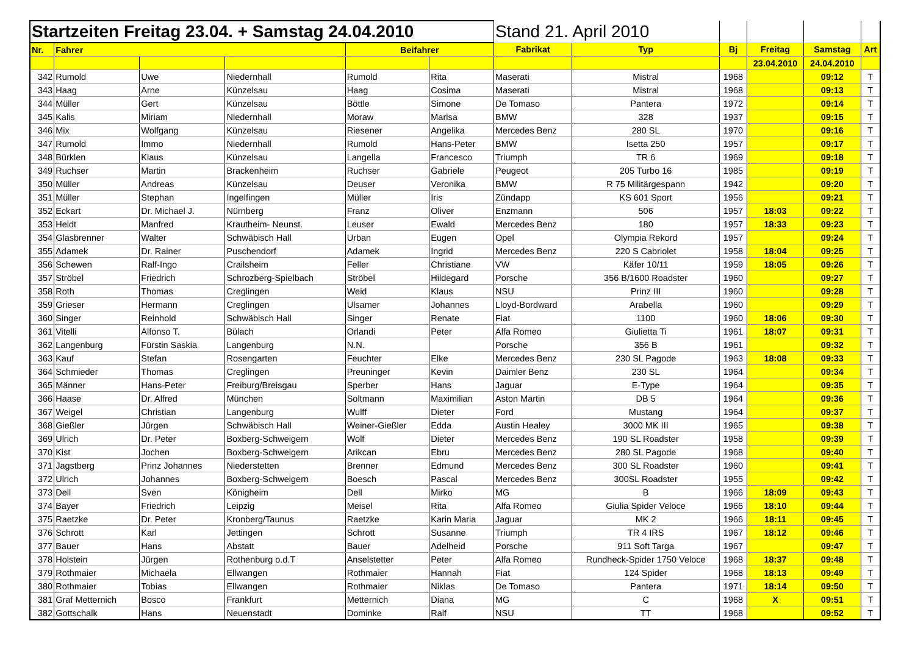| Startzeiten Freitag 23.04. + Samstag 24.04.2010 | | | | | | Stand 21. April 2010 | | | | | |
| Nr. | Fahrer | | | Beifahrer | | Fabrikat | Typ | Bj | Freitag | Samstag | Art |
| | | | | | | | | | 23.04.2010 | 24.04.2010 | |
| 342 | Rumold | Uwe | Niedernhall | Rumold | Rita | Maserati | Mistral | 1968 | | 09:12 | T |
| 343 | Haag | Arne | Künzelsau | Haag | Cosima | Maserati | Mistral | 1968 | | 09:13 | T |
| 344 | Müller | Gert | Künzelsau | Böttle | Simone | De Tomaso | Pantera | 1972 | | 09:14 | T |
| 345 | Kalis | Miriam | Niedernhall | Moraw | Marisa | BMW | 328 | 1937 | | 09:15 | T |
| 346 | Mix | Wolfgang | Künzelsau | Riesener | Angelika | Mercedes Benz | 280 SL | 1970 | | 09:16 | T |
| 347 | Rumold | Immo | Niedernhall | Rumold | Hans-Peter | BMW | Isetta 250 | 1957 | | 09:17 | T |
| 348 | Bürklen | Klaus | Künzelsau | Langella | Francesco | Triumph | TR 6 | 1969 | | 09:18 | T |
| 349 | Ruchser | Martin | Brackenheim | Ruchser | Gabriele | Peugeot | 205 Turbo 16 | 1985 | | 09:19 | T |
| 350 | Müller | Andreas | Künzelsau | Deuser | Veronika | BMW | R 75 Militärgespann | 1942 | | 09:20 | T |
| 351 | Müller | Stephan | Ingelfingen | Müller | Iris | Zündapp | KS 601 Sport | 1956 | | 09:21 | T |
| 352 | Eckart | Dr. Michael J. | Nürnberg | Franz | Oliver | Enzmann | 506 | 1957 | 18:03 | 09:22 | T |
| 353 | Heldt | Manfred | Krautheim- Neunst. | Leuser | Ewald | Mercedes Benz | 180 | 1957 | 18:33 | 09:23 | T |
| 354 | Glasbrenner | Walter | Schwäbisch Hall | Urban | Eugen | Opel | Olympia Rekord | 1957 | | 09:24 | T |
| 355 | Adamek | Dr. Rainer | Puschendorf | Adamek | Ingrid | Mercedes Benz | 220 S Cabriolet | 1958 | 18:04 | 09:25 | T |
| 356 | Schewen | Ralf-Ingo | Crailsheim | Feller | Christiane | VW | Käfer 10/11 | 1959 | 18:05 | 09:26 | T |
| 357 | Ströbel | Friedrich | Schrozberg-Spielbach | Ströbel | Hildegard | Porsche | 356 B/1600 Roadster | 1960 | | 09:27 | T |
| 358 | Roth | Thomas | Creglingen | Weid | Klaus | NSU | Prinz III | 1960 | | 09:28 | T |
| 359 | Grieser | Hermann | Creglingen | Ulsamer | Johannes | Lloyd-Bordward | Arabella | 1960 | | 09:29 | T |
| 360 | Singer | Reinhold | Schwäbisch Hall | Singer | Renate | Fiat | 1100 | 1960 | 18:06 | 09:30 | T |
| 361 | Vitelli | Alfonso T. | Bülach | Orlandi | Peter | Alfa Romeo | Giulietta Ti | 1961 | 18:07 | 09:31 | T |
| 362 | Langenburg | Fürstin Saskia | Langenburg | N.N. | | Porsche | 356 B | 1961 | | 09:32 | T |
| 363 | Kauf | Stefan | Rosengarten | Feuchter | Elke | Mercedes Benz | 230 SL Pagode | 1963 | 18:08 | 09:33 | T |
| 364 | Schmieder | Thomas | Creglingen | Preuninger | Kevin | Daimler Benz | 230 SL | 1964 | | 09:34 | T |
| 365 | Männer | Hans-Peter | Freiburg/Breisgau | Sperber | Hans | Jaguar | E-Type | 1964 | | 09:35 | T |
| 366 | Haase | Dr. Alfred | München | Soltmann | Maximilian | Aston Martin | DB 5 | 1964 | | 09:36 | T |
| 367 | Weigel | Christian | Langenburg | Wulff | Dieter | Ford | Mustang | 1964 | | 09:37 | T |
| 368 | Gießler | Jürgen | Schwäbisch Hall | Weiner-Gießler | Edda | Austin Healey | 3000 MK III | 1965 | | 09:38 | T |
| 369 | Ulrich | Dr. Peter | Boxberg-Schweigern | Wolf | Dieter | Mercedes Benz | 190 SL Roadster | 1958 | | 09:39 | T |
| 370 | Kist | Jochen | Boxberg-Schweigern | Arikcan | Ebru | Mercedes Benz | 280 SL Pagode | 1968 | | 09:40 | T |
| 371 | Jagstberg | Prinz Johannes | Niederstetten | Brenner | Edmund | Mercedes Benz | 300 SL Roadster | 1960 | | 09:41 | T |
| 372 | Ulrich | Johannes | Boxberg-Schweigern | Boesch | Pascal | Mercedes Benz | 300SL Roadster | 1955 | | 09:42 | T |
| 373 | Dell | Sven | Königheim | Dell | Mirko | MG | B | 1966 | 18:09 | 09:43 | T |
| 374 | Bayer | Friedrich | Leipzig | Meisel | Rita | Alfa Romeo | Giulia Spider Veloce | 1966 | 18:10 | 09:44 | T |
| 375 | Raetzke | Dr. Peter | Kronberg/Taunus | Raetzke | Karin Maria | Jaguar | MK 2 | 1966 | 18:11 | 09:45 | T |
| 376 | Schrott | Karl | Jettingen | Schrott | Susanne | Triumph | TR 4 IRS | 1967 | 18:12 | 09:46 | T |
| 377 | Bauer | Hans | Abstatt | Bauer | Adelheid | Porsche | 911 Soft Targa | 1967 | | 09:47 | T |
| 378 | Holstein | Jürgen | Rothenburg o.d.T | Anselstetter | Peter | Alfa Romeo | Rundheck-Spider 1750 Veloce | 1968 | 18:37 | 09:48 | T |
| 379 | Rothmaier | Michaela | Ellwangen | Rothmaier | Hannah | Fiat | 124 Spider | 1968 | 18:13 | 09:49 | T |
| 380 | Rothmaier | Tobias | Ellwangen | Rothmaier | Niklas | De Tomaso | Pantera | 1971 | 18:14 | 09:50 | T |
| 381 | Graf Metternich | Bosco | Frankfurt | Metternich | Diana | MG | C | 1968 | X | 09:51 | T |
| 382 | Gottschalk | Hans | Neuenstadt | Dominke | Ralf | NSU | TT | 1968 | | 09:52 | T |